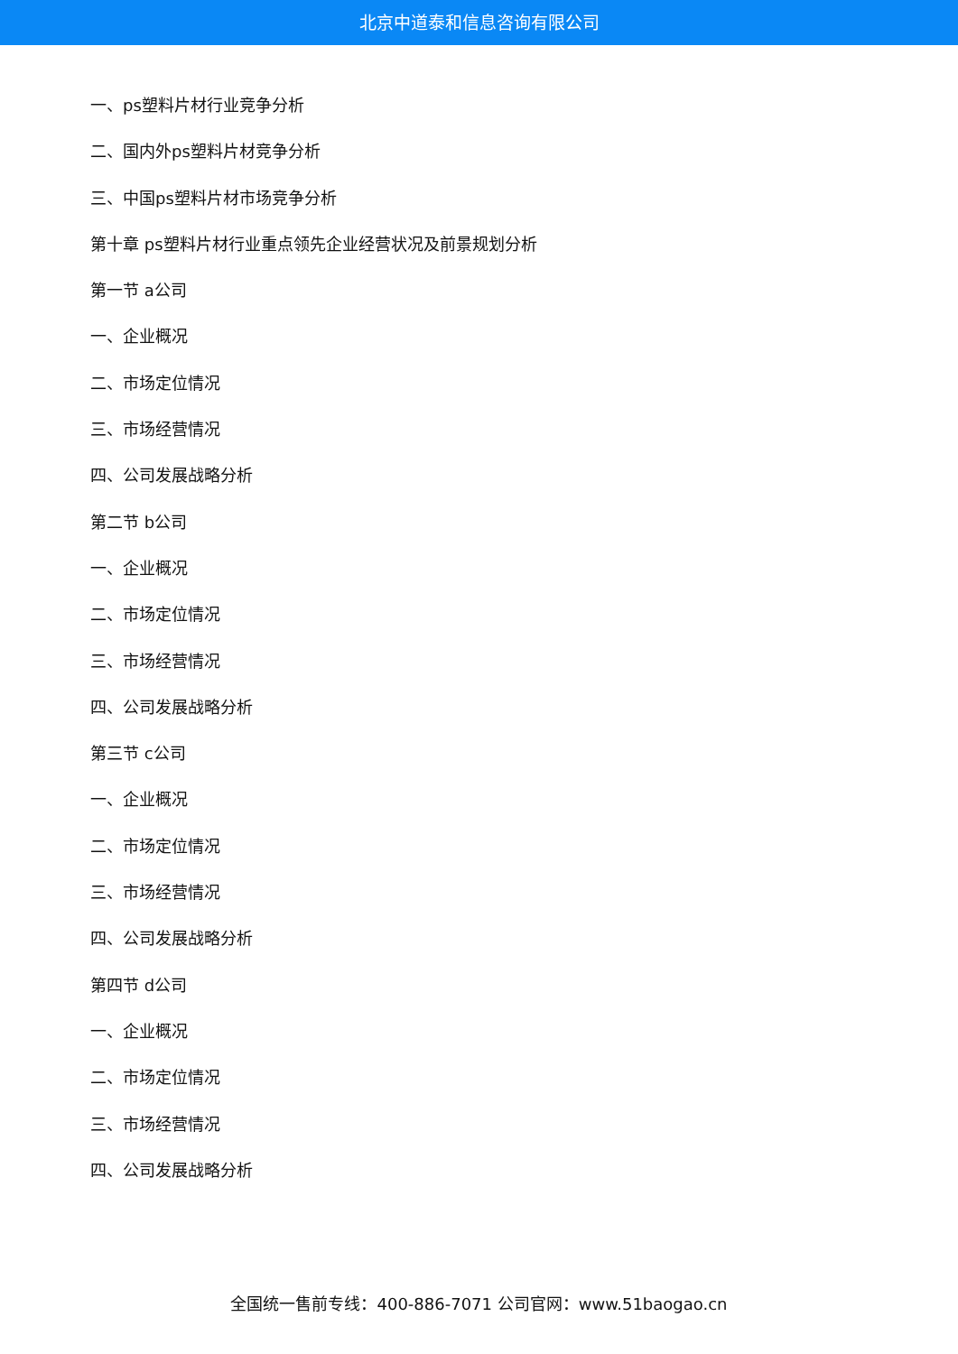北京中道泰和信息咨询有限公司
一、ps塑料片材行业竞争分析
二、国内外ps塑料片材竞争分析
三、中国ps塑料片材市场竞争分析
第十章 ps塑料片材行业重点领先企业经营状况及前景规划分析
第一节 a公司
一、企业概况
二、市场定位情况
三、市场经营情况
四、公司发展战略分析
第二节 b公司
一、企业概况
二、市场定位情况
三、市场经营情况
四、公司发展战略分析
第三节 c公司
一、企业概况
二、市场定位情况
三、市场经营情况
四、公司发展战略分析
第四节 d公司
一、企业概况
二、市场定位情况
三、市场经营情况
四、公司发展战略分析
全国统一售前专线：400-886-7071 公司官网：www.51baogao.cn